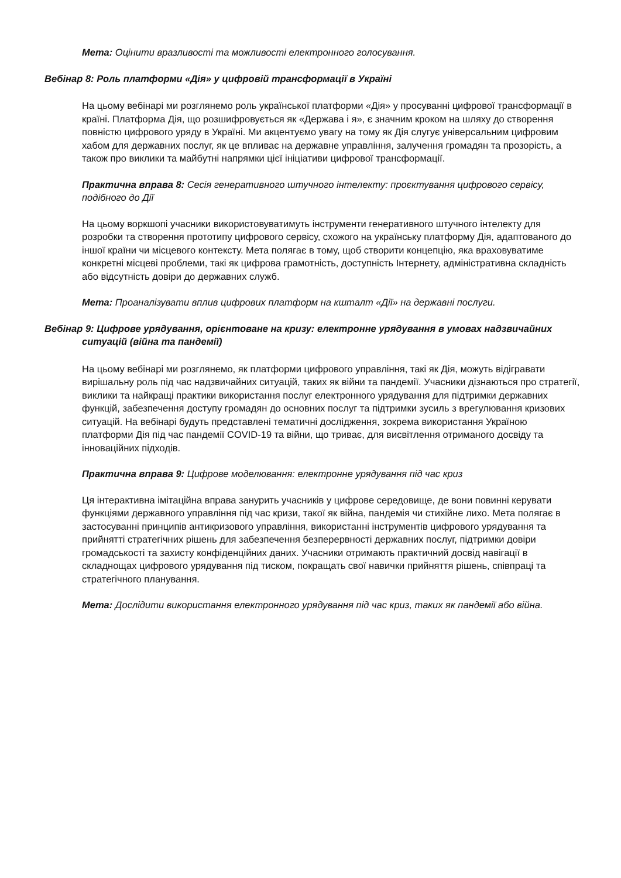Мета: Оцінити вразливості та можливості електронного голосування.
Вебінар 8: Роль платформи «Дія» у цифровій трансформації в Україні
На цьому вебінарі ми розглянемо роль української платформи «Дія» у просуванні цифрової трансформації в країні. Платформа Дія, що розшифровується як «Держава і я», є значним кроком на шляху до створення повністю цифрового уряду в Україні. Ми акцентуємо увагу на тому як Дія слугує універсальним цифровим хабом для державних послуг, як це впливає на державне управління, залучення громадян та прозорість, а також про виклики та майбутні напрямки цієї ініціативи цифрової трансформації.
Практична вправа 8: Сесія генеративного штучного інтелекту: проєктування цифрового сервісу, подібного до Дії
На цьому воркшопі учасники використовуватимуть інструменти генеративного штучного інтелекту для розробки та створення прототипу цифрового сервісу, схожого на українську платформу Дія, адаптованого до іншої країни чи місцевого контексту. Мета полягає в тому, щоб створити концепцію, яка враховуватиме конкретні місцеві проблеми, такі як цифрова грамотність, доступність Інтернету, адміністративна складність або відсутність довіри до державних служб.
Мета: Проаналізувати вплив цифрових платформ на кшталт «Дії» на державні послуги.
Вебінар 9: Цифрове урядування, орієнтоване на кризу: електронне урядування в умовах надзвичайних ситуацій (війна та пандемії)
На цьому вебінарі ми розглянемо, як платформи цифрового управління, такі як Дія, можуть відігравати вирішальну роль під час надзвичайних ситуацій, таких як війни та пандемії. Учасники дізнаються про стратегії, виклики та найкращі практики використання послуг електронного урядування для підтримки державних функцій, забезпечення доступу громадян до основних послуг та підтримки зусиль з врегулювання кризових ситуацій. На вебінарі будуть представлені тематичні дослідження, зокрема використання Україною платформи Дія під час пандемії COVID-19 та війни, що триває, для висвітлення отриманого досвіду та інноваційних підходів.
Практична вправа 9: Цифрове моделювання: електронне урядування під час криз
Ця інтерактивна імітаційна вправа занурить учасників у цифрове середовище, де вони повинні керувати функціями державного управління під час кризи, такої як війна, пандемія чи стихійне лихо. Мета полягає в застосуванні принципів антикризового управління, використанні інструментів цифрового урядування та прийнятті стратегічних рішень для забезпечення безперервності державних послуг, підтримки довіри громадськості та захисту конфіденційних даних. Учасники отримають практичний досвід навігації в складнощах цифрового урядування під тиском, покращать свої навички прийняття рішень, співпраці та стратегічного планування.
Мета: Дослідити використання електронного урядування під час криз, таких як пандемії або війна.